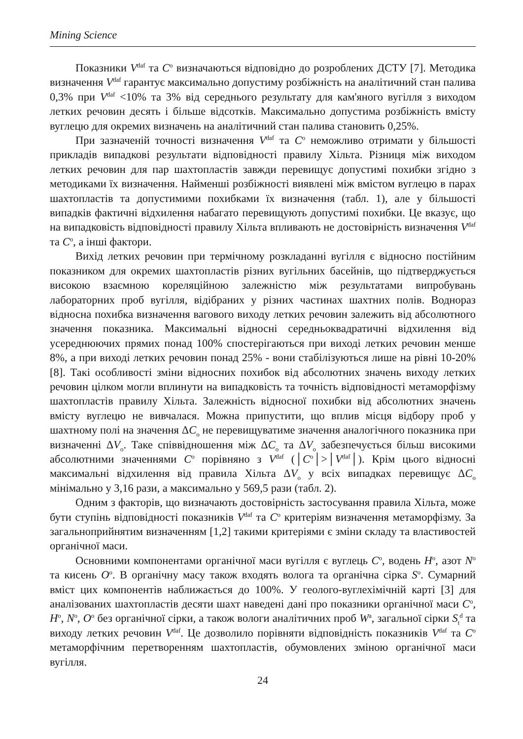Mining Science
Показники V<sup>daf</sup> та С<sup>о</sup> визначаються відповідно до розроблених ДСТУ [7]. Методика визначення V<sup>daf</sup> гарантує максимально допустиму розбіжність на аналітичний стан палива 0,3% при V<sup>daf</sup> <10% та 3% від середнього результату для кам'яного вугілля з виходом летких речовин десять і більше відсотків. Максимально допустима розбіжність вмісту вуглецю для окремих визначень на аналітичний стан палива становить 0,25%.
При зазначеній точності визначення V<sup>daf</sup> та С<sup>о</sup> неможливо отримати у більшості прикладів випадкові результати відповідності правилу Хільта. Різниця між виходом летких речовин для пар шахтопластів завжди перевищує допустимі похибки згідно з методиками їх визначення. Найменші розбіжності виявлені між вмістом вуглецю в парах шахтопластів та допустимими похибками їх визначення (табл. 1), але у більшості випадків фактичні відхилення набагато перевищують допустимі похибки. Це вказує, що на випадковість відповідності правилу Хільта впливають не достовірність визначення V<sup>daf</sup> та С<sup>о</sup>, а інші фактори.
Вихід летких речовин при термічному розкладанні вугілля є відносно постійним показником для окремих шахтопластів різних вугільних басейнів, що підтверджується високою взаємною кореляційною залежністю між результатами випробувань лабораторних проб вугілля, відібраних у різних частинах шахтних полів. Воднораз відносна похибка визначення вагового виходу летких речовин залежить від абсолютного значення показника. Максимальні відносні середньоквадратичні відхилення від усереднюючих прямих понад 100% спостерігаються при виході летких речовин менше 8%, а при виході летких речовин понад 25% - вони стабілізуються лише на рівні 10-20% [8]. Такі особливості зміни відносних похибок від абсолютних значень виходу летких речовин цілком могли вплинути на випадковість та точність відповідності метаморфізму шахтопластів правилу Хільта. Залежність відносної похибки від абсолютних значень вмісту вуглецю не вивчалася. Можна припустити, що вплив місця відбору проб у шахтному полі на значення ΔС<sub>о</sub> не перевищуватиме значення аналогічного показника при визначенні ΔV<sub>о</sub>. Таке співвідношення між ΔС<sub>о</sub> та ΔV<sub>о</sub> забезпечується більш високими абсолютними значеннями С<sup>о</sup> порівняно з V<sup>daf</sup> (│С<sup>о</sup>│>│V<sup>daf</sup>│). Крім цього відносні максимальні відхилення від правила Хільта ΔV<sub>о</sub> у всіх випадках перевищує ΔС<sub>о</sub> мінімально у 3,16 рази, а максимально у 569,5 рази (табл. 2).
Одним з факторів, що визначають достовірність застосування правила Хільта, може бути ступінь відповідності показників V<sup>daf</sup> та С<sup>о</sup> критеріям визначення метаморфізму. За загальноприйнятим визначенням [1,2] такими критеріями є зміни складу та властивостей органічної маси.
Основними компонентами органічної маси вугілля є вуглець С<sup>о</sup>, водень Н<sup>о</sup>, азот N<sup>o</sup> та кисень О<sup>о</sup>. В органічну масу також входять волога та органічна сірка S<sup>o</sup>. Сумарний вміст цих компонентів наближається до 100%. У геолого-вуглехімічній карті [3] для аналізованих шахтопластів десяти шахт наведені дані про показники органічної маси С<sup>о</sup>, Н<sup>о</sup>, N<sup>o</sup>, О<sup>о</sup> без органічної сірки, а також вологи аналітичних проб W<sup>a</sup>, загальної сірки S<sub>t</sub><sup>d</sup> та виходу летких речовин V<sup>daf</sup>. Це дозволило порівняти відповідність показників V<sup>daf</sup> та С<sup>о</sup> метаморфічним перетворенням шахтопластів, обумовлених зміною органічної маси вугілля.
24